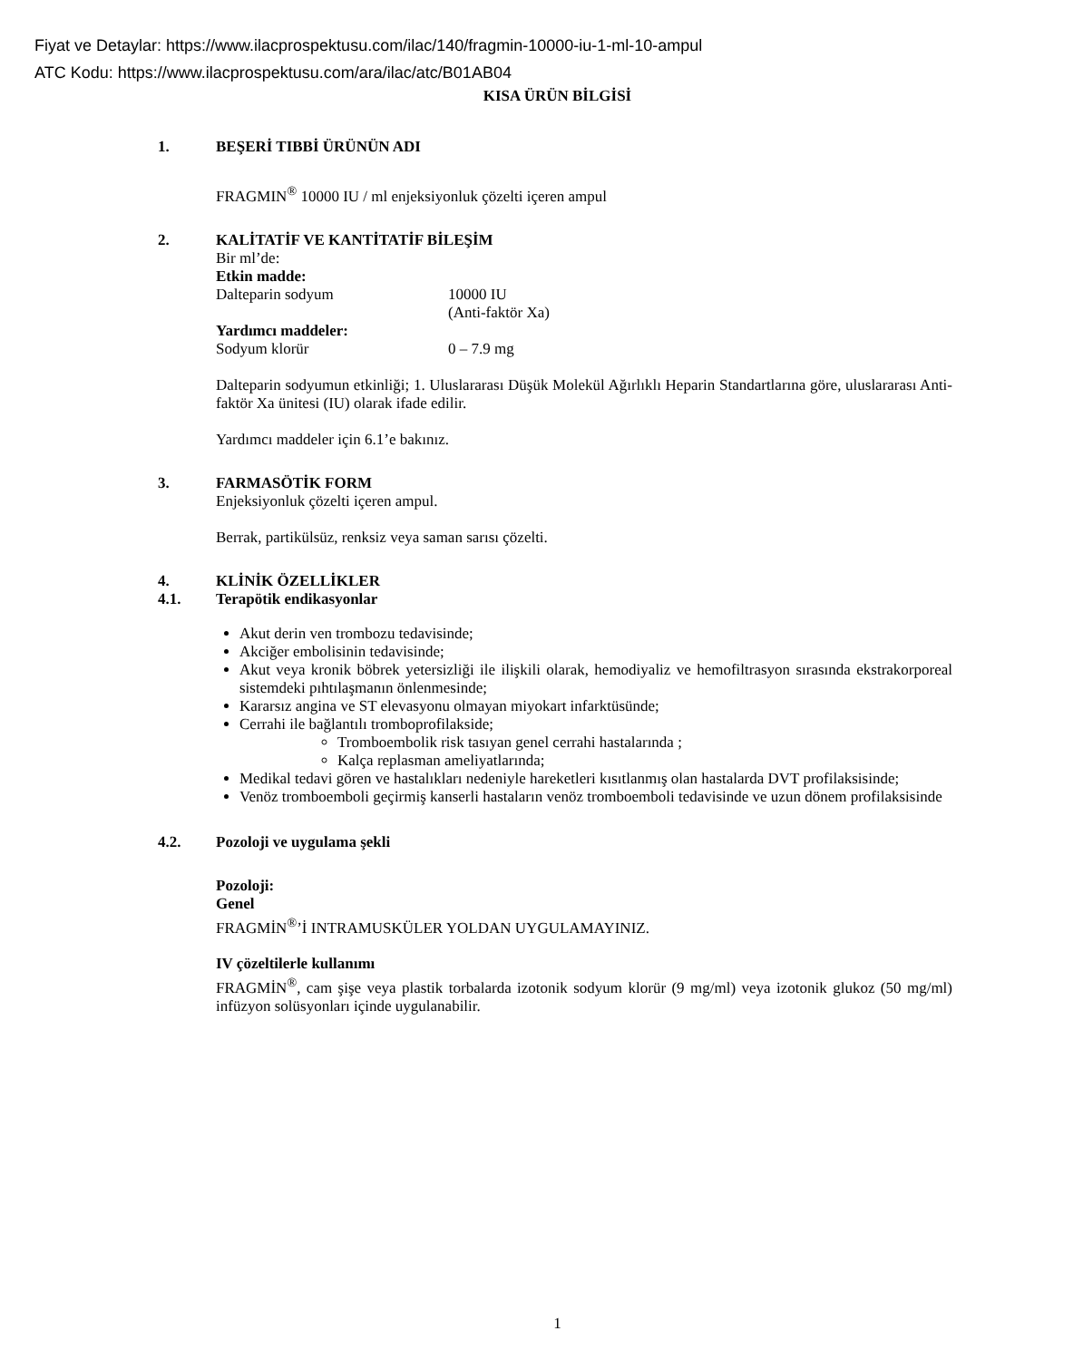Fiyat ve Detaylar: https://www.ilacprospektusu.com/ilac/140/fragmin-10000-iu-1-ml-10-ampul
ATC Kodu: https://www.ilacprospektusu.com/ara/ilac/atc/B01AB04
KISA ÜRÜN BİLGİSİ
1. BEŞERİ TIBBİ ÜRÜNÜN ADI
FRAGMIN<sup>®</sup> 10000 IU / ml enjeksiyonluk çözelti içeren ampul
2. KALİTATİF VE KANTİTATİF BİLEŞİM
Bir ml’de:
Etkin madde:
Dalteparin sodyum 10000 IU
(Anti-faktör Xa)
Yardımcı maddeler:
Sodyum klorür 0 – 7.9 mg
Dalteparin sodyumun etkinliği; 1. Uluslararası Düşük Molekül Ağırlıklı Heparin Standartlarına göre, uluslararası Anti-faktör Xa ünitesi (IU) olarak ifade edilir.
Yardımcı maddeler için 6.1’e bakınız.
3. FARMASÖTİK FORM
Enjeksiyonluk çözelti içeren ampul.
Berrak, partikülsüz, renksiz veya saman sarısı çözelti.
4. KLİNİK ÖZELLİKLER
4.1. Terapötik endikasyonlar
Akut derin ven trombozu tedavisinde;
Akciğer embolisinin tedavisinde;
Akut veya kronik böbrek yetersizliği ile ilişkili olarak, hemodiyaliz ve hemofiltrasyon sırasında ekstrakorporeal sistemdeki pıhtılaşmanın önlenmesinde;
Kararsız angina ve ST elevasyonu olmayan miyokart infarktüsünde;
Cerrahi ile bağlantılı tromboprofilakside;
Tromboembolik risk tasıyan genel cerrahi hastalarında ;
Kalça replasman ameliyatlarında;
Medikal tedavi gören ve hastalıkları nedeniyle hareketleri kısıtlanmış olan hastalarda DVT profilaksisinde;
Venöz tromboemboli geçirmiş kanserli hastaların venöz tromboemboli tedavisinde ve uzun dönem profilaksisinde
4.2. Pozoloji ve uygulama şekli
Pozoloji:
Genel
FRAGMİN<sup>®</sup>’İ INTRAMUSKÜLER YOLDAN UYGULAMAYINIZ.
IV çözeltilerle kullanımı
FRAGMİN<sup>®</sup>, cam şişe veya plastik torbalarda izotonik sodyum klorür (9 mg/ml) veya izotonik glukoz (50 mg/ml) infüzyon solüsyonları içinde uygulanabilir.
1